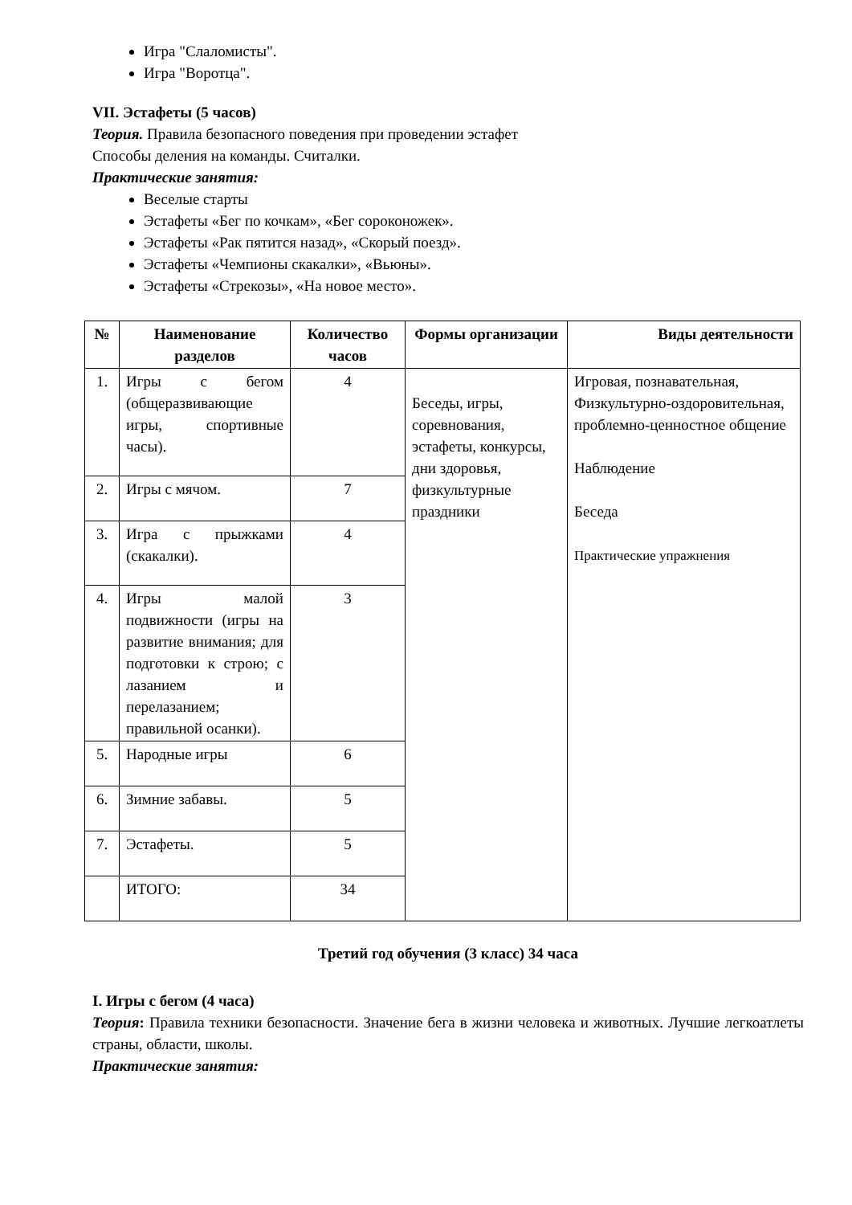Игра "Слаломисты".
Игра "Воротца".
VII. Эстафеты (5 часов)
Теория. Правила безопасного поведения при проведении эстафет
Способы деления на команды. Считалки.
Практические занятия:
Веселые старты
Эстафеты «Бег по кочкам», «Бег сороконожек».
Эстафеты «Рак пятится назад», «Скорый поезд».
Эстафеты «Чемпионы скакалки», «Вьюны».
Эстафеты «Стрекозы», «На новое место».
| № | Наименование разделов | Количество часов | Формы организации | Виды деятельности |
| --- | --- | --- | --- | --- |
| 1. | Игры с бегом (общеразвивающие игры, спортивные часы). | 4 | Беседы, игры, соревнования, эстафеты, конкурсы, дни здоровья, физкультурные праздники | Игровая, познавательная, Физкультурно-оздоровительная, проблемно-ценностное общение Наблюдение Беседа Практические упражнения |
| 2. | Игры с мячом. | 7 | | |
| 3. | Игра с прыжками (скакалки). | 4 | | |
| 4. | Игры малой подвижности (игры на развитие внимания; для подготовки к строю; с лазанием и перелазанием; правильной осанки). | 3 | | |
| 5. | Народные игры | 6 | | |
| 6. | Зимние забавы. | 5 | | |
| 7. | Эстафеты. | 5 | | |
| | ИТОГО: | 34 | | |
Третий год обучения (3 класс) 34 часа
I. Игры с бегом (4 часа)
Теория: Правила техники безопасности. Значение бега в жизни человека и животных. Лучшие легкоатлеты страны, области, школы.
Практические занятия: